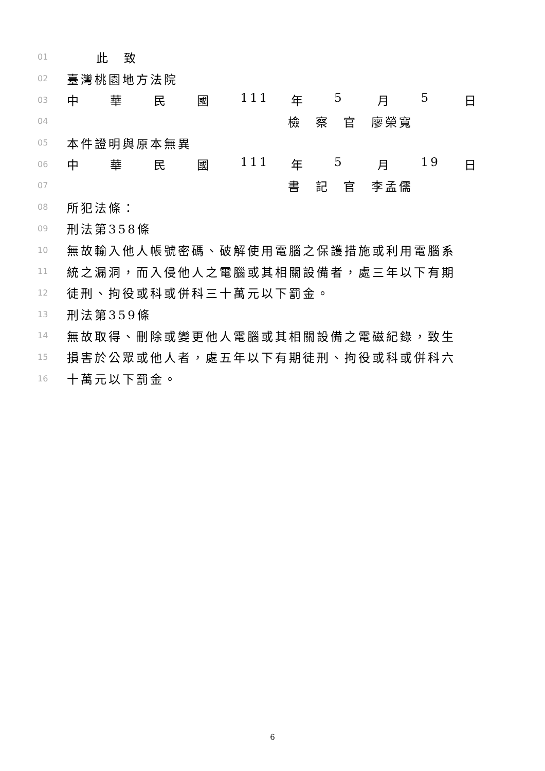01 此　致
02 臺灣桃園地方法院
03 中華民國 111 年 5 月 5 日
04 檢　察　官　廖榮寬
05 本件證明與原本無異
06 中華民國 111 年 5 月 19 日
07 書　記　官　李孟儒
08 所犯法條：
09 刑法第358條
10 無故輸入他人帳號密碼、破解使用電腦之保護措施或利用電腦系
11 統之漏洞，而入侵他人之電腦或其相關設備者，處三年以下有期
12 徒刑、拘役或科或併科三十萬元以下罰金。
13 刑法第359條
14 無故取得、刪除或變更他人電腦或其相關設備之電磁紀錄，致生
15 損害於公眾或他人者，處五年以下有期徒刑、拘役或科或併科六
16 十萬元以下罰金。
6